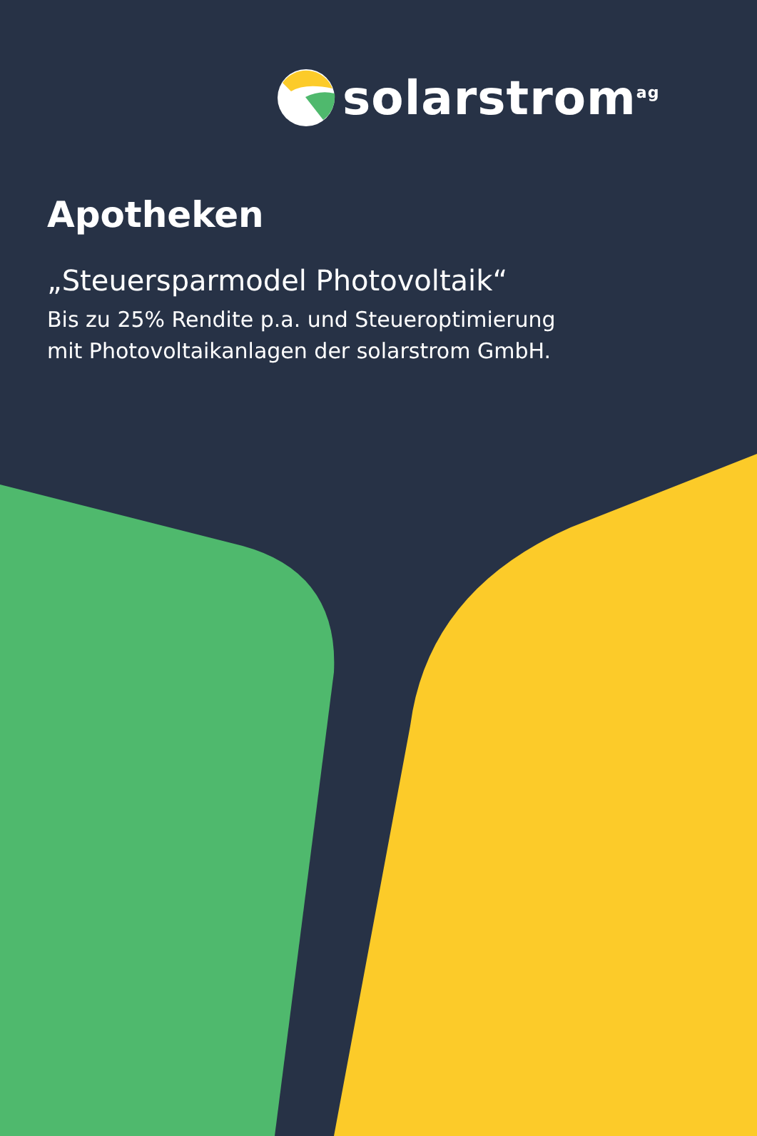solarstrom<sup>ag</sup>
Apotheken
„Steuersparmodel Photovoltaik“
Bis zu 25% Rendite p.a. und Steueroptimierung
mit Photovoltaikanlagen der solarstrom GmbH.